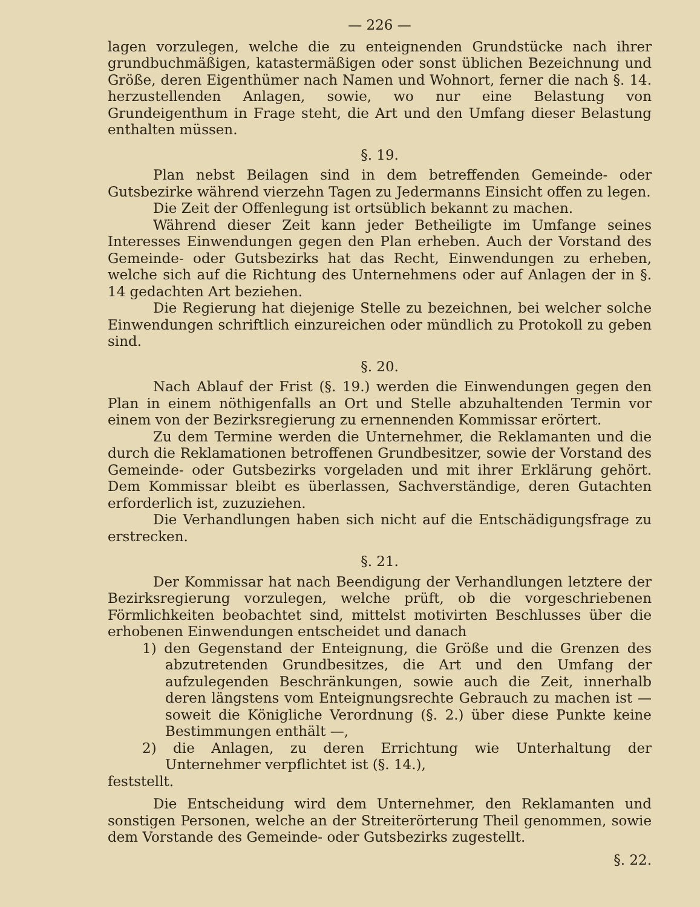— 226 —
lagen vorzulegen, welche die zu enteignenden Grundstücke nach ihrer grundbuchmäßigen, katastermäßigen oder sonst üblichen Bezeichnung und Größe, deren Eigenthümer nach Namen und Wohnort, ferner die nach §. 14. herzustellenden Anlagen, sowie, wo nur eine Belastung von Grundeigenthum in Frage steht, die Art und den Umfang dieser Belastung enthalten müssen.
§. 19.
Plan nebst Beilagen sind in dem betreffenden Gemeinde- oder Gutsbezirke während vierzehn Tagen zu Jedermanns Einsicht offen zu legen.
Die Zeit der Offenlegung ist ortsüblich bekannt zu machen.
Während dieser Zeit kann jeder Betheiligte im Umfange seines Interesses Einwendungen gegen den Plan erheben. Auch der Vorstand des Gemeinde- oder Gutsbezirks hat das Recht, Einwendungen zu erheben, welche sich auf die Richtung des Unternehmens oder auf Anlagen der in §. 14 gedachten Art beziehen.
Die Regierung hat diejenige Stelle zu bezeichnen, bei welcher solche Einwendungen schriftlich einzureichen oder mündlich zu Protokoll zu geben sind.
§. 20.
Nach Ablauf der Frist (§. 19.) werden die Einwendungen gegen den Plan in einem nöthigenfalls an Ort und Stelle abzuhaltenden Termin vor einem von der Bezirksregierung zu ernennenden Kommissar erörtert.
Zu dem Termine werden die Unternehmer, die Reklamanten und die durch die Reklamationen betroffenen Grundbesitzer, sowie der Vorstand des Gemeinde- oder Gutsbezirks vorgeladen und mit ihrer Erklärung gehört. Dem Kommissar bleibt es überlassen, Sachverständige, deren Gutachten erforderlich ist, zuzuziehen.
Die Verhandlungen haben sich nicht auf die Entschädigungsfrage zu erstrecken.
§. 21.
Der Kommissar hat nach Beendigung der Verhandlungen letztere der Bezirksregierung vorzulegen, welche prüft, ob die vorgeschriebenen Förmlichkeiten beobachtet sind, mittelst motivirten Beschlusses über die erhobenen Einwendungen entscheidet und danach
1) den Gegenstand der Enteignung, die Größe und die Grenzen des abzutretenden Grundbesitzes, die Art und den Umfang der aufzulegenden Beschränkungen, sowie auch die Zeit, innerhalb deren längstens vom Enteignungsrechte Gebrauch zu machen ist — soweit die Königliche Verordnung (§. 2.) über diese Punkte keine Bestimmungen enthält —,
2) die Anlagen, zu deren Errichtung wie Unterhaltung der Unternehmer verpflichtet ist (§. 14.),
feststellt.
Die Entscheidung wird dem Unternehmer, den Reklamanten und sonstigen Personen, welche an der Streiterörterung Theil genommen, sowie dem Vorstande des Gemeinde- oder Gutsbezirks zugestellt.
§. 22.